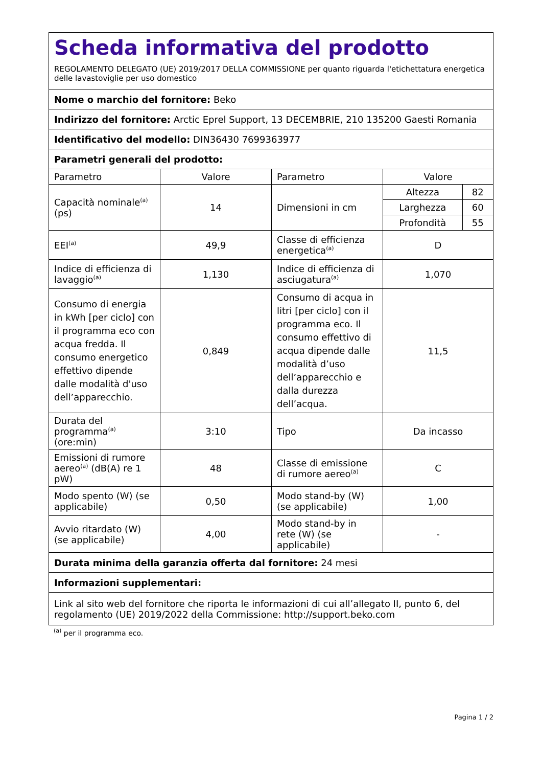| Scheda informativa del prodotto REGOLAMENTO DELEGATO (UE) 2019/2017 DELLA COMMISSIONE per quanto riguarda l'etichettatura energetica delle lavastoviglie per uso domestico | | | |
| Nome o marchio del fornitore: Beko | | | |
| Indirizzo del fornitore: Arctic Eprel Support, 13 DECEMBRIE, 210 135200 Gaesti Romania | | | |
| Identificativo del modello: DIN36430 7699363977 | | | |
| Parametri generali del prodotto: | | | |
| Parametro | Valore | Parametro | Valore |
| Capacità nominale<sup>(a)</sup> (ps) | 14 | Dimensioni in cm | / Altezza / 82 / / Larghezza / 60 / / Profondità / 55 / |
| EEI<sup>(a)</sup> | 49,9 | Classe di efficienza energetica<sup>(a)</sup> | D |
| Indice di efficienza di lavaggio<sup>(a)</sup> | 1,130 | Indice di efficienza di asciugatura<sup>(a)</sup> | 1,070 |
| Consumo di energia in kWh [per ciclo] con il programma eco con acqua fredda. Il consumo energetico effettivo dipende dalle modalità d'uso dell’apparecchio. | 0,849 | Consumo di acqua in litri [per ciclo] con il programma eco. Il consumo effettivo di acqua dipende dalle modalità d’uso dell’apparecchio e dalla durezza dell’acqua. | 11,5 |
| Durata del programma<sup>(a)</sup> (ore:min) | 3:10 | Tipo | Da incasso |
| Emissioni di rumore aereo<sup>(a)</sup> (dB(A) re 1 pW) | 48 | Classe di emissione di rumore aereo<sup>(a)</sup> | C |
| Modo spento (W) (se applicabile) | 0,50 | Modo stand-by (W) (se applicabile) | 1,00 |
| Avvio ritardato (W) (se applicabile) | 4,00 | Modo stand-by in rete (W) (se applicabile) | - |
| Durata minima della garanzia offerta dal fornitore: 24 mesi | | | |
| Informazioni supplementari: | | | |
| Link al sito web del fornitore che riporta le informazioni di cui all’allegato II, punto 6, del regolamento (UE) 2019/2022 della Commissione: http://support.beko.com | | | |
<sup>(a)</sup> per il programma eco.
Pagina 1 / 2